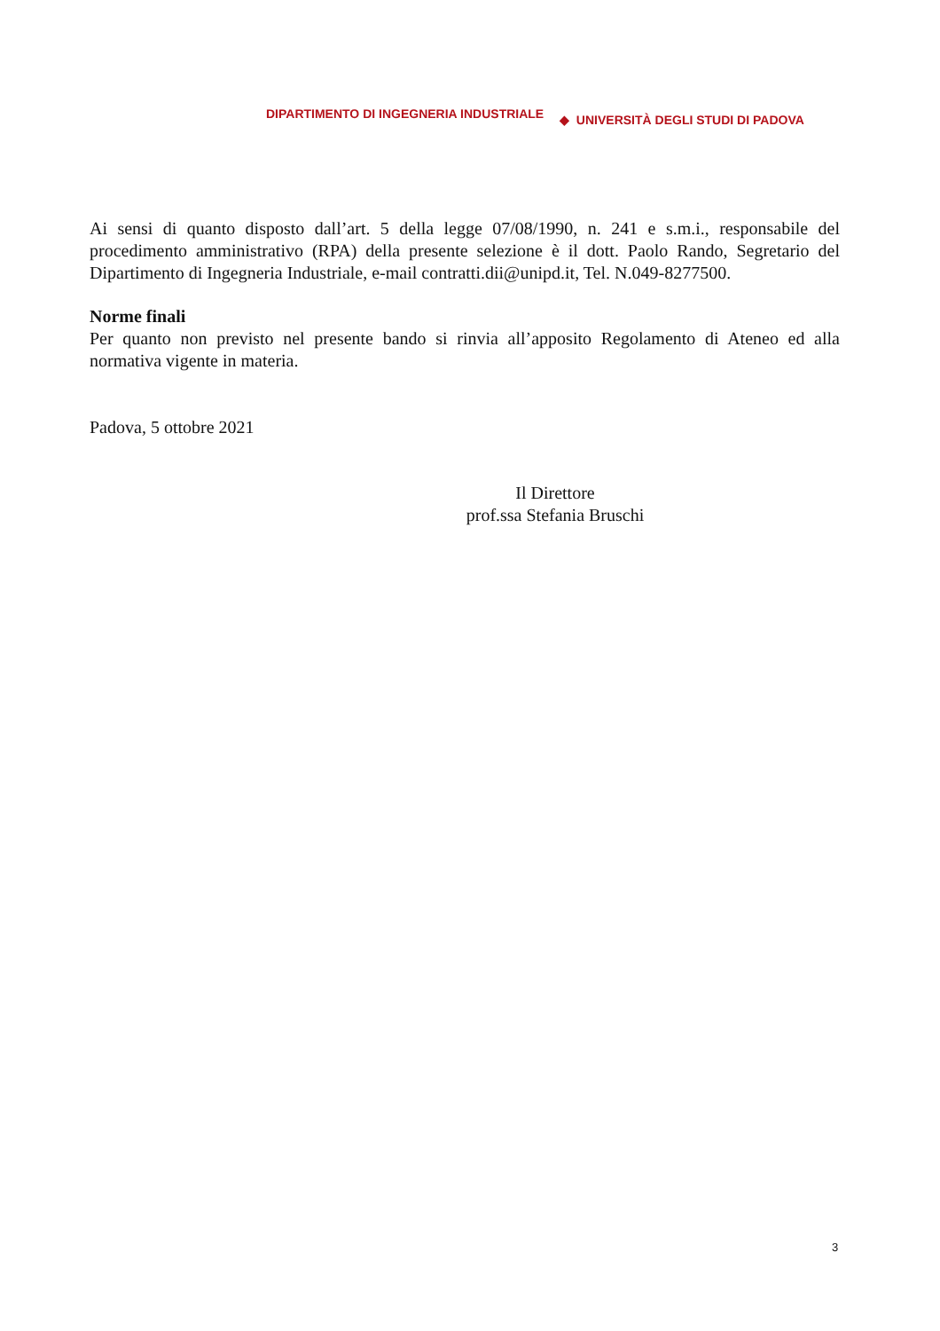DIPARTIMENTO DI INGEGNERIA INDUSTRIALE ◆ UNIVERSITÀ DEGLI STUDI DI PADOVA
Ai sensi di quanto disposto dall’art. 5 della legge 07/08/1990, n. 241 e s.m.i., responsabile del procedimento amministrativo (RPA) della presente selezione è il dott. Paolo Rando, Segretario del Dipartimento di Ingegneria Industriale, e-mail contratti.dii@unipd.it, Tel. N.049-8277500.
Norme finali
Per quanto non previsto nel presente bando si rinvia all’apposito Regolamento di Ateneo ed alla normativa vigente in materia.
Padova, 5 ottobre 2021
Il Direttore
prof.ssa Stefania Bruschi
3